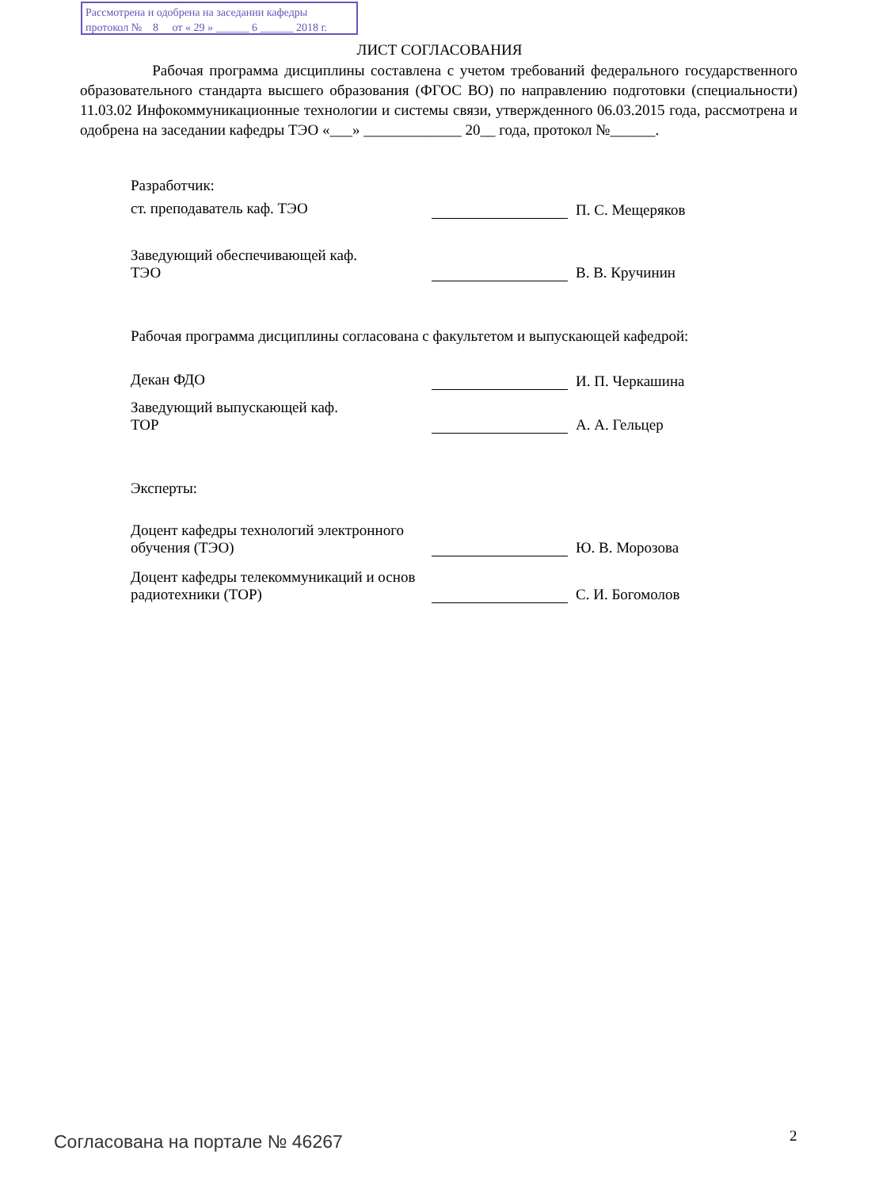Рассмотрена и одобрена на заседании кафедры
протокол № 8 от « 29 » ______ 6 ______ 2018 г.
ЛИСТ СОГЛАСОВАНИЯ
Рабочая программа дисциплины составлена с учетом требований федерального государственного образовательного стандарта высшего образования (ФГОС ВО) по направлению подготовки (специальности) 11.03.02 Инфокоммуникационные технологии и системы связи, утвержденного 06.03.2015 года, рассмотрена и одобрена на заседании кафедры ТЭО «___» _____________ 20__ года, протокол №______.
Разработчик:
ст. преподаватель каф. ТЭО П. С. Мещеряков
Заведующий обеспечивающей каф.
ТЭО
В. В. Кручинин
Рабочая программа дисциплины согласована с факультетом и выпускающей кафедрой:
Декан ФДО И. П. Черкашина
Заведующий выпускающей каф.
ТОР
А. А. Гельцер
Эксперты:
Доцент кафедры технологий электронного обучения (ТЭО)
Ю. В. Морозова
Доцент кафедры телекоммуникаций и основ радиотехники (ТОР)
С. И. Богомолов
Согласована на портале № 46267 2